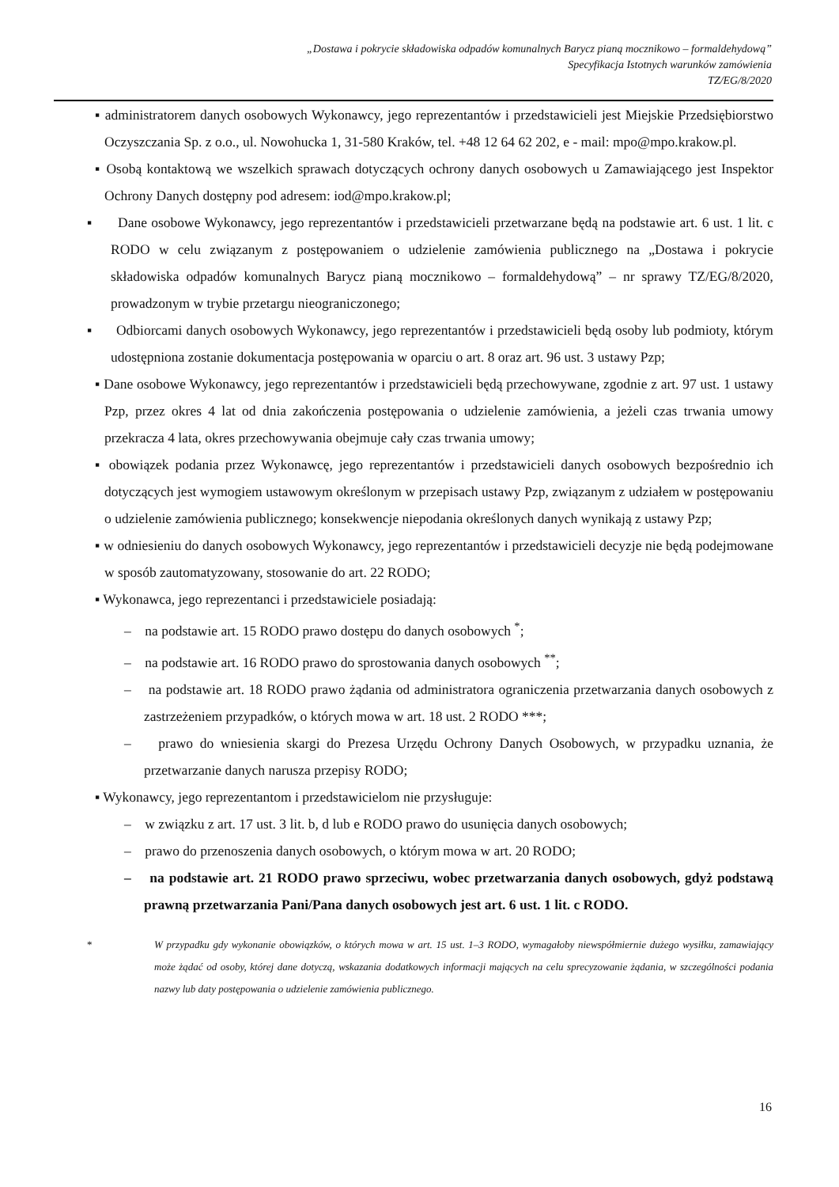„Dostawa i pokrycie składowiska odpadów komunalnych Barycz pianą mocznikowo – formaldehydową”
Specyfikacja Istotnych warunków zamówienia
TZ/EG/8/2020
▪ administratorem danych osobowych Wykonawcy, jego reprezentantów i przedstawicieli jest Miejskie Przedsiębiorstwo Oczyszczania Sp. z o.o., ul. Nowohucka 1, 31-580 Kraków, tel. +48 12 64 62 202, e - mail: mpo@mpo.krakow.pl.
▪ Osobą kontaktową we wszelkich sprawach dotyczących ochrony danych osobowych u Zamawiającego jest Inspektor Ochrony Danych dostępny pod adresem: iod@mpo.krakow.pl;
▪ Dane osobowe Wykonawcy, jego reprezentantów i przedstawicieli przetwarzane będą na podstawie art. 6 ust. 1 lit. c RODO w celu związanym z postępowaniem o udzielenie zamówienia publicznego na „Dostawa i pokrycie składowiska odpadów komunalnych Barycz pianą mocznikowo – formaldehydową” – nr sprawy TZ/EG/8/2020, prowadzonym w trybie przetargu nieograniczonego;
▪ Odbiorcami danych osobowych Wykonawcy, jego reprezentantów i przedstawicieli będą osoby lub podmioty, którym udostępniona zostanie dokumentacja postępowania w oparciu o art. 8 oraz art. 96 ust. 3 ustawy Pzp;
▪ Dane osobowe Wykonawcy, jego reprezentantów i przedstawicieli będą przechowywane, zgodnie z art. 97 ust. 1 ustawy Pzp, przez okres 4 lat od dnia zakończenia postępowania o udzielenie zamówienia, a jeżeli czas trwania umowy przekracza 4 lata, okres przechowywania obejmuje cały czas trwania umowy;
▪ obowiązek podania przez Wykonawcę, jego reprezentantów i przedstawicieli danych osobowych bezpośrednio ich dotyczących jest wymogiem ustawowym określonym w przepisach ustawy Pzp, związanym z udziałem w postępowaniu o udzielenie zamówienia publicznego; konsekwencje niepodania określonych danych wynikają z ustawy Pzp;
▪ w odniesieniu do danych osobowych Wykonawcy, jego reprezentantów i przedstawicieli decyzje nie będą podejmowane w sposób zautomatyzowany, stosowanie do art. 22 RODO;
▪ Wykonawca, jego reprezentanci i przedstawiciele posiadają:
– na podstawie art. 15 RODO prawo dostępu do danych osobowych <sup>*</sup>;
– na podstawie art. 16 RODO prawo do sprostowania danych osobowych <sup>**</sup>;
– na podstawie art. 18 RODO prawo żądania od administratora ograniczenia przetwarzania danych osobowych z zastrzeżeniem przypadków, o których mowa w art. 18 ust. 2 RODO ***;
– prawo do wniesienia skargi do Prezesa Urzędu Ochrony Danych Osobowych, w przypadku uznania, że przetwarzanie danych narusza przepisy RODO;
▪ Wykonawcy, jego reprezentantom i przedstawicielom nie przysługuje:
– w związku z art. 17 ust. 3 lit. b, d lub e RODO prawo do usunięcia danych osobowych;
– prawo do przenoszenia danych osobowych, o którym mowa w art. 20 RODO;
– na podstawie art. 21 RODO prawo sprzeciwu, wobec przetwarzania danych osobowych, gdyż podstawą prawną przetwarzania Pani/Pana danych osobowych jest art. 6 ust. 1 lit. c RODO.
* W przypadku gdy wykonanie obowiązków, o których mowa w art. 15 ust. 1–3 RODO, wymagałoby niewspółmiernie dużego wysiłku, zamawiający może żądać od osoby, której dane dotyczą, wskazania dodatkowych informacji mających na celu sprecyzowanie żądania, w szczególności podania nazwy lub daty postępowania o udzielenie zamówienia publicznego.
16